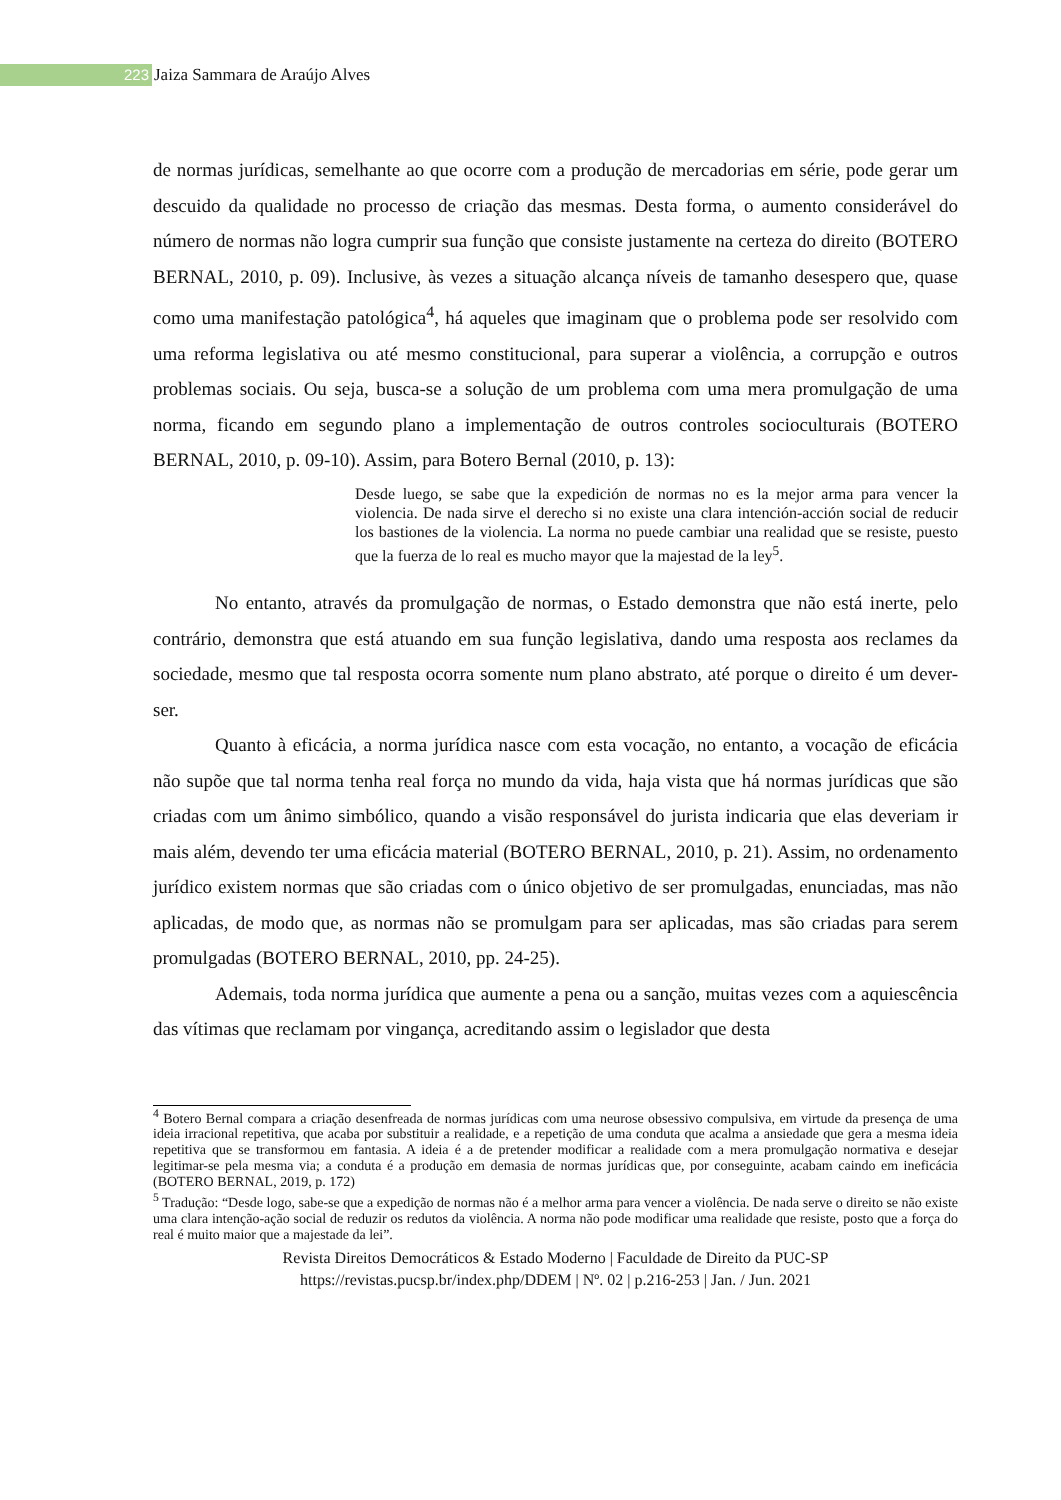223
Jaiza Sammara de Araújo Alves
de normas jurídicas, semelhante ao que ocorre com a produção de mercadorias em série, pode gerar um descuido da qualidade no processo de criação das mesmas. Desta forma, o aumento considerável do número de normas não logra cumprir sua função que consiste justamente na certeza do direito (BOTERO BERNAL, 2010, p. 09). Inclusive, às vezes a situação alcança níveis de tamanho desespero que, quase como uma manifestação patológica<sup>4</sup>, há aqueles que imaginam que o problema pode ser resolvido com uma reforma legislativa ou até mesmo constitucional, para superar a violência, a corrupção e outros problemas sociais. Ou seja, busca-se a solução de um problema com uma mera promulgação de uma norma, ficando em segundo plano a implementação de outros controles socioculturais (BOTERO BERNAL, 2010, p. 09-10). Assim, para Botero Bernal (2010, p. 13):
Desde luego, se sabe que la expedición de normas no es la mejor arma para vencer la violencia. De nada sirve el derecho si no existe una clara intención-acción social de reducir los bastiones de la violencia. La norma no puede cambiar una realidad que se resiste, puesto que la fuerza de lo real es mucho mayor que la majestad de la ley<sup>5</sup>.
No entanto, através da promulgação de normas, o Estado demonstra que não está inerte, pelo contrário, demonstra que está atuando em sua função legislativa, dando uma resposta aos reclames da sociedade, mesmo que tal resposta ocorra somente num plano abstrato, até porque o direito é um dever-ser.
Quanto à eficácia, a norma jurídica nasce com esta vocação, no entanto, a vocação de eficácia não supõe que tal norma tenha real força no mundo da vida, haja vista que há normas jurídicas que são criadas com um ânimo simbólico, quando a visão responsável do jurista indicaria que elas deveriam ir mais além, devendo ter uma eficácia material (BOTERO BERNAL, 2010, p. 21). Assim, no ordenamento jurídico existem normas que são criadas com o único objetivo de ser promulgadas, enunciadas, mas não aplicadas, de modo que, as normas não se promulgam para ser aplicadas, mas são criadas para serem promulgadas (BOTERO BERNAL, 2010, pp. 24-25).
Ademais, toda norma jurídica que aumente a pena ou a sanção, muitas vezes com a aquiescência das vítimas que reclamam por vingança, acreditando assim o legislador que desta
<sup>4</sup> Botero Bernal compara a criação desenfreada de normas jurídicas com uma neurose obsessivo compulsiva, em virtude da presença de uma ideia irracional repetitiva, que acaba por substituir a realidade, e a repetição de uma conduta que acalma a ansiedade que gera a mesma ideia repetitiva que se transformou em fantasia. A ideia é a de pretender modificar a realidade com a mera promulgação normativa e desejar legitimar-se pela mesma via; a conduta é a produção em demasia de normas jurídicas que, por conseguinte, acabam caindo em ineficácia (BOTERO BERNAL, 2019, p. 172)
<sup>5</sup> Tradução: “Desde logo, sabe-se que a expedição de normas não é a melhor arma para vencer a violência. De nada serve o direito se não existe uma clara intenção-ação social de reduzir os redutos da violência. A norma não pode modificar uma realidade que resiste, posto que a força do real é muito maior que a majestade da lei”.
Revista Direitos Democráticos & Estado Moderno | Faculdade de Direito da PUC-SP
https://revistas.pucsp.br/index.php/DDEM | Nº. 02 | p.216-253 | Jan. / Jun. 2021